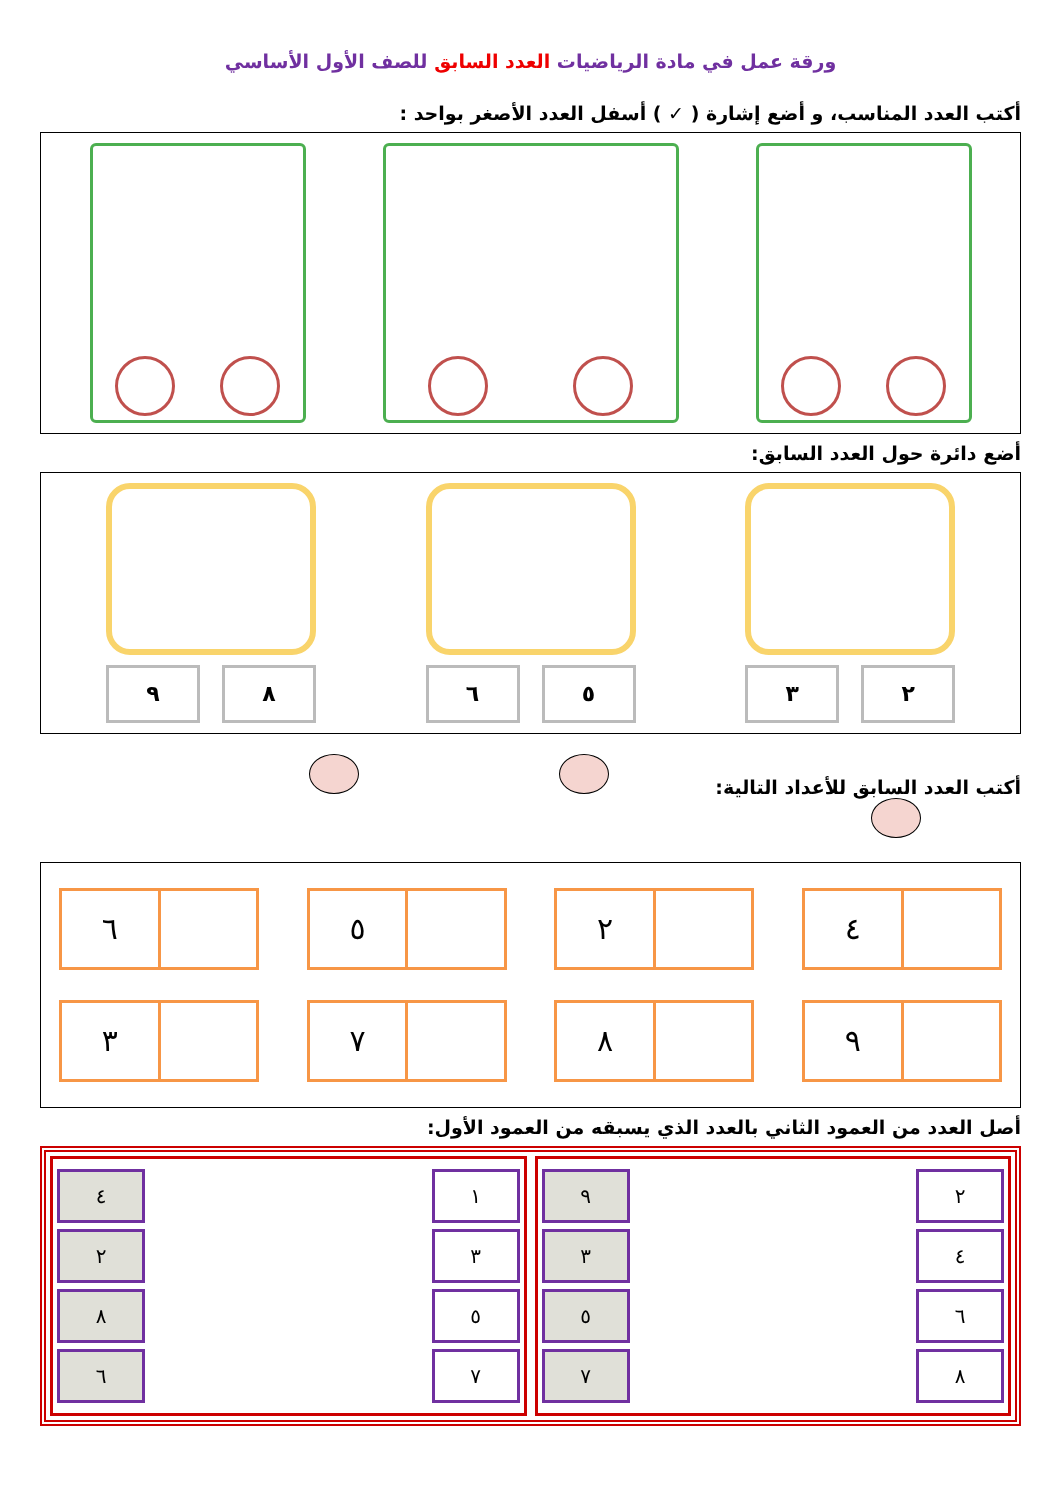ورقة عمل في مادة الرياضيات العدد السابق للصف الأول الأساسي
أكتب العدد المناسب، و أضع إشارة ( ✓ ) أسفل العدد الأصغر بواحد :
أضع دائرة حول العدد السابق:
٢ ٣ ٥ ٦ ٨ ٩
أكتب العدد السابق للأعداد التالية:
٤
٢
٥
٦
٩
٨
٧
٣
أصل العدد من العمود الثاني بالعدد الذي يسبقه من العمود الأول:
| ٢ | | ٩ |
| ٤ | | ٣ |
| ٦ | | ٥ |
| ٨ | | ٧ |
| ١ | | ٤ |
| ٣ | | ٢ |
| ٥ | | ٨ |
| ٧ | | ٦ |